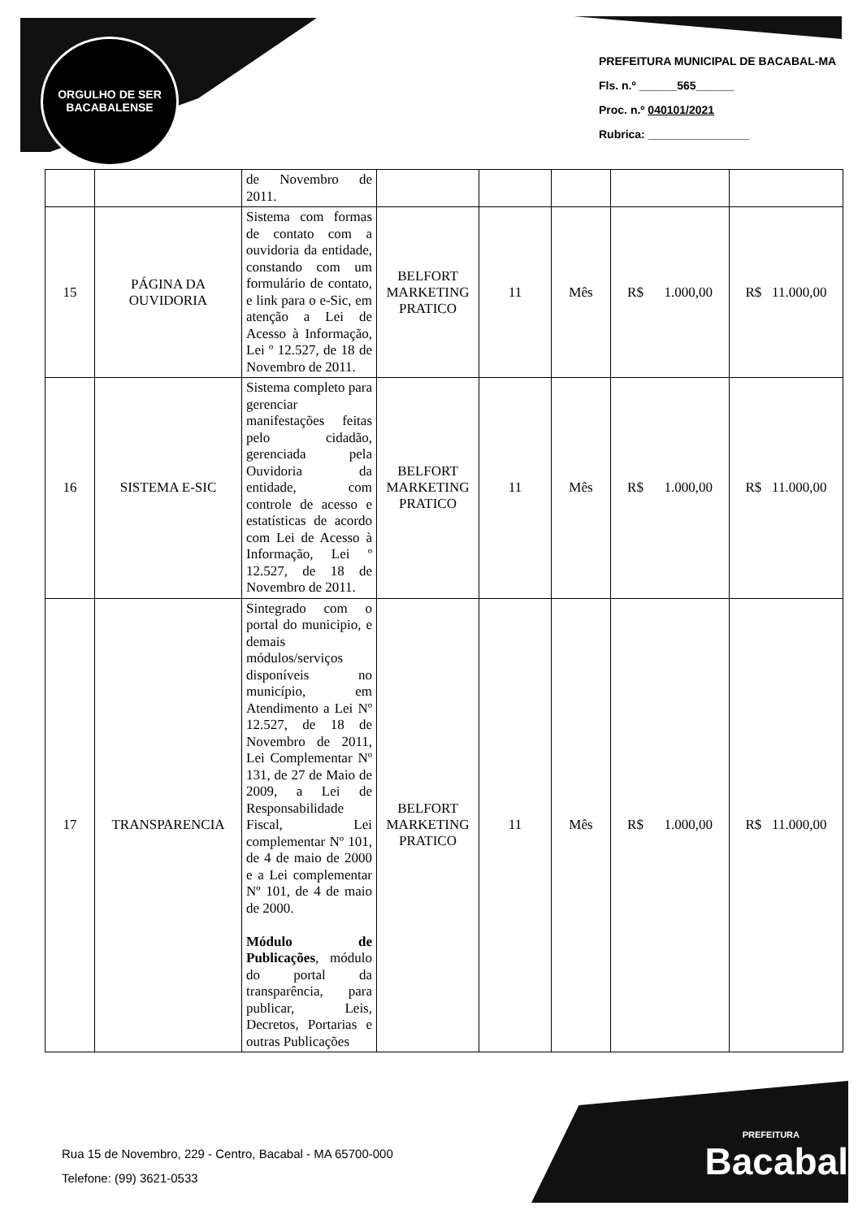ORGULHO DE SER
BACABALENSE
PREFEITURA MUNICIPAL DE BACABAL-MA
Fls. n.º ______565______
Proc. n.º 040101/2021
Rubrica: ________________
| | | de Novembro de 2011. | | | | | |
| 15 | PÁGINA DA OUVIDORIA | Sistema com formas de contato com a ouvidoria da entidade, constando com um formulário de contato, e link para o e-Sic, em atenção a Lei de Acesso à Informação, Lei º 12.527, de 18 de Novembro de 2011. | BELFORT MARKETING PRATICO | 11 | Mês | R$ 1.000,00 | R$ 11.000,00 |
| 16 | SISTEMA E-SIC | Sistema completo para gerenciar manifestações feitas pelo cidadão, gerenciada pela Ouvidoria da entidade, com controle de acesso e estatísticas de acordo com Lei de Acesso à Informação, Lei º 12.527, de 18 de Novembro de 2011. | BELFORT MARKETING PRATICO | 11 | Mês | R$ 1.000,00 | R$ 11.000,00 |
| 17 | TRANSPARENCIA | Sintegrado com o portal do municipio, e demais módulos/serviços disponíveis no município, em Atendimento a Lei Nº 12.527, de 18 de Novembro de 2011, Lei Complementar Nº 131, de 27 de Maio de 2009, a Lei de Responsabilidade Fiscal, Lei complementar Nº 101, de 4 de maio de 2000 e a Lei complementar Nº 101, de 4 de maio de 2000. Módulo de Publicações , módulo do portal da transparência, para publicar, Leis, Decretos, Portarias e outras Publicações | BELFORT MARKETING PRATICO | 11 | Mês | R$ 1.000,00 | R$ 11.000,00 |
Rua 15 de Novembro, 229 - Centro, Bacabal - MA 65700-000
Telefone: (99) 3621-0533
PREFEITURA
Bacabal